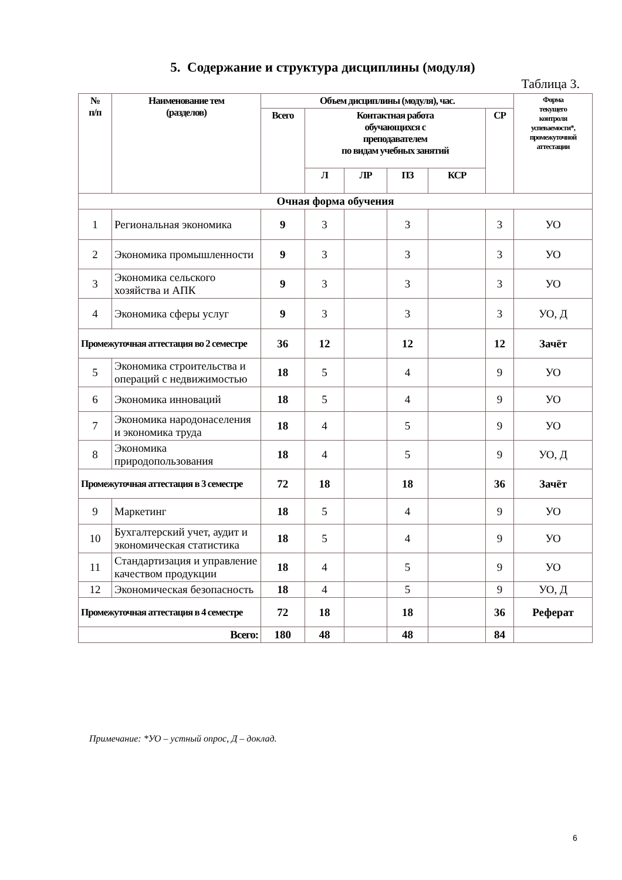5. Содержание и структура дисциплины (модуля)
Таблица 3.
| № п/п | Наименование тем (разделов) | Объем дисциплины (модуля), час. | | | | | | Форма текущего контроля успеваемости*, промежуточной аттестации |
| --- | --- | --- | --- | --- | --- | --- | --- | --- |
| | | Всего | Контактная работа обучающихся с преподавателем по видам учебных занятий | | | | СР | |
| | | | Л | ЛР | ПЗ | КСР | | |
| Очная форма обучения | | | | | | | | |
| 1 | Региональная экономика | 9 | 3 | | 3 | | 3 | УО |
| 2 | Экономика промышленности | 9 | 3 | | 3 | | 3 | УО |
| 3 | Экономика сельского хозяйства и АПК | 9 | 3 | | 3 | | 3 | УО |
| 4 | Экономика сферы услуг | 9 | 3 | | 3 | | 3 | УО, Д |
| Промежуточная аттестация во 2 семестре | | 36 | 12 | | 12 | | 12 | Зачёт |
| 5 | Экономика строительства и операций с недвижимостью | 18 | 5 | | 4 | | 9 | УО |
| 6 | Экономика инноваций | 18 | 5 | | 4 | | 9 | УО |
| 7 | Экономика народонаселения и экономика труда | 18 | 4 | | 5 | | 9 | УО |
| 8 | Экономика природопользования | 18 | 4 | | 5 | | 9 | УО, Д |
| Промежуточная аттестация в 3 семестре | | 72 | 18 | | 18 | | 36 | Зачёт |
| 9 | Маркетинг | 18 | 5 | | 4 | | 9 | УО |
| 10 | Бухгалтерский учет, аудит и экономическая статистика | 18 | 5 | | 4 | | 9 | УО |
| 11 | Стандартизация и управление качеством продукции | 18 | 4 | | 5 | | 9 | УО |
| 12 | Экономическая безопасность | 18 | 4 | | 5 | | 9 | УО, Д |
| Промежуточная аттестация в 4 семестре | | 72 | 18 | | 18 | | 36 | Реферат |
| Всего: | | 180 | 48 | | 48 | | 84 | |
Примечание: *УО – устный опрос, Д – доклад.
6